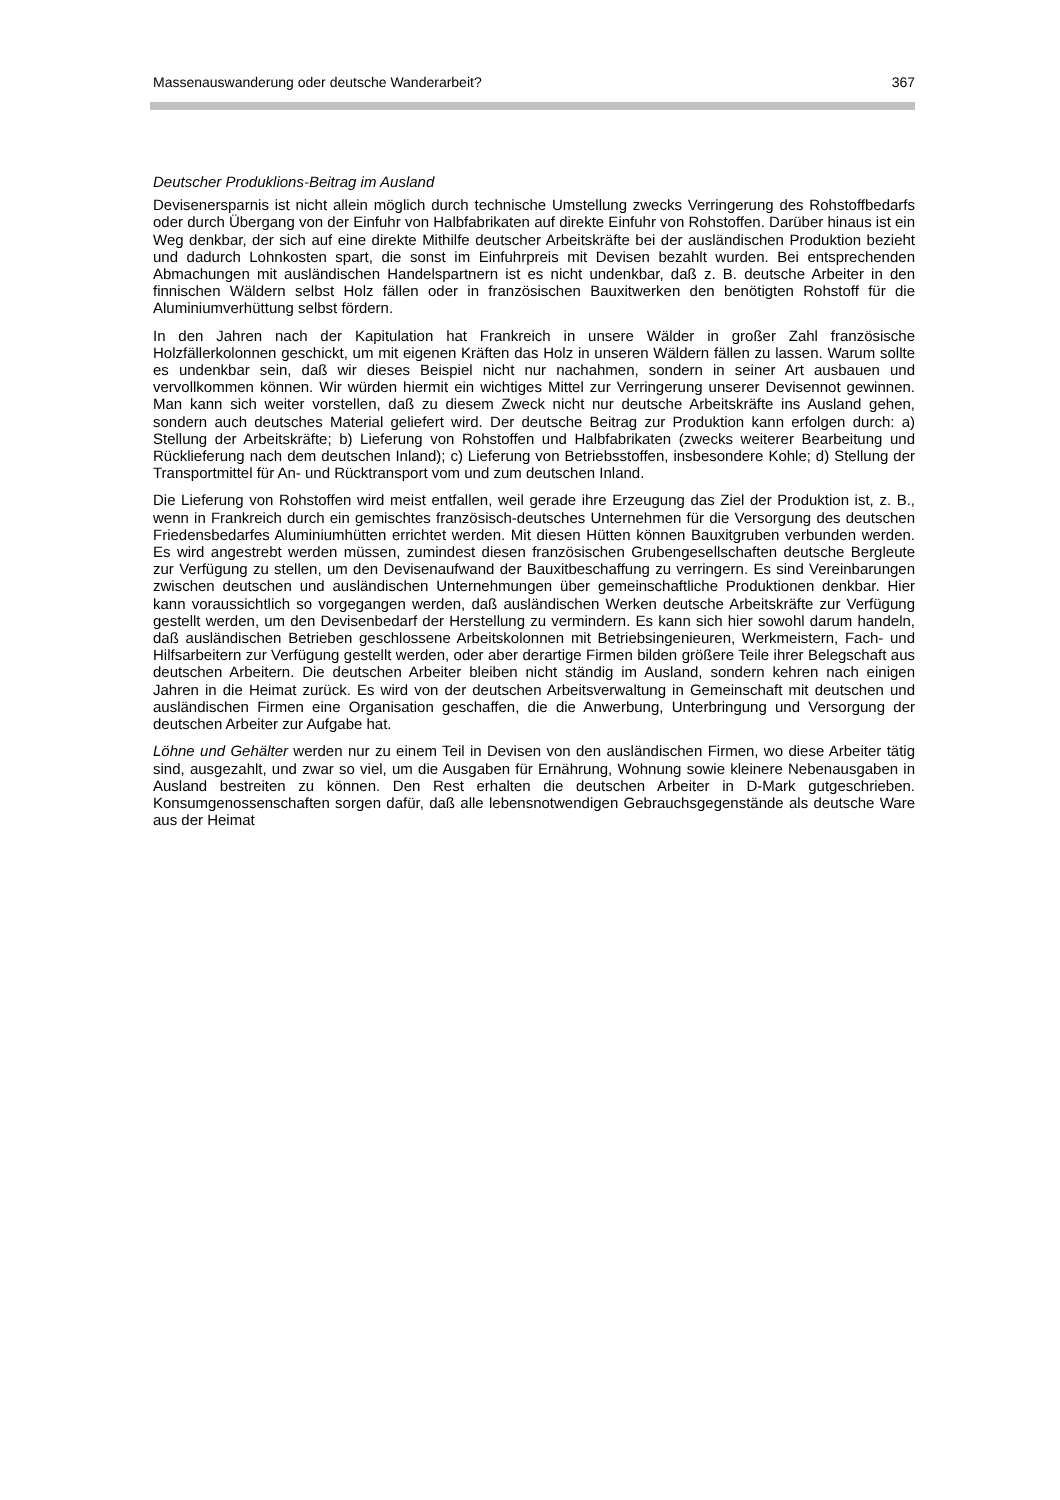Massenauswanderung oder deutsche Wanderarbeit? 367
Deutscher Produklions-Beitrag im Ausland
Devisenersparnis ist nicht allein möglich durch technische Umstellung zwecks Verringerung des Rohstoffbedarfs oder durch Übergang von der Einfuhr von Halbfabrikaten auf direkte Einfuhr von Rohstoffen. Darüber hinaus ist ein Weg denkbar, der sich auf eine direkte Mithilfe deutscher Arbeitskräfte bei der ausländischen Produktion bezieht und dadurch Lohnkosten spart, die sonst im Einfuhrpreis mit Devisen bezahlt wurden. Bei entsprechenden Abmachungen mit ausländischen Handelspartnern ist es nicht undenkbar, daß z. B. deutsche Arbeiter in den finnischen Wäldern selbst Holz fällen oder in französischen Bauxitwerken den benötigten Rohstoff für die Aluminiumverhüttung selbst fördern.
In den Jahren nach der Kapitulation hat Frankreich in unsere Wälder in großer Zahl französische Holzfällerkolonnen geschickt, um mit eigenen Kräften das Holz in unseren Wäldern fällen zu lassen. Warum sollte es undenkbar sein, daß wir dieses Beispiel nicht nur nachahmen, sondern in seiner Art ausbauen und vervollkommen können. Wir würden hiermit ein wichtiges Mittel zur Verringerung unserer Devisennot gewinnen. Man kann sich weiter vorstellen, daß zu diesem Zweck nicht nur deutsche Arbeitskräfte ins Ausland gehen, sondern auch deutsches Material geliefert wird. Der deutsche Beitrag zur Produktion kann erfolgen durch: a) Stellung der Arbeitskräfte; b) Lieferung von Rohstoffen und Halbfabrikaten (zwecks weiterer Bearbeitung und Rücklieferung nach dem deutschen Inland); c) Lieferung von Betriebsstoffen, insbesondere Kohle; d) Stellung der Transportmittel für An- und Rücktransport vom und zum deutschen Inland.
Die Lieferung von Rohstoffen wird meist entfallen, weil gerade ihre Erzeugung das Ziel der Produktion ist, z. B., wenn in Frankreich durch ein gemischtes französisch-deutsches Unternehmen für die Versorgung des deutschen Friedensbedarfes Aluminiumhütten errichtet werden. Mit diesen Hütten können Bauxitgruben verbunden werden. Es wird angestrebt werden müssen, zumindest diesen französischen Grubengesellschaften deutsche Bergleute zur Verfügung zu stellen, um den Devisenaufwand der Bauxitbeschaffung zu verringern. Es sind Vereinbarungen zwischen deutschen und ausländischen Unternehmungen über gemeinschaftliche Produktionen denkbar. Hier kann voraussichtlich so vorgegangen werden, daß ausländischen Werken deutsche Arbeitskräfte zur Verfügung gestellt werden, um den Devisenbedarf der Herstellung zu vermindern. Es kann sich hier sowohl darum handeln, daß ausländischen Betrieben geschlossene Arbeitskolonnen mit Betriebsingenieuren, Werkmeistern, Fach- und Hilfsarbeitern zur Verfügung gestellt werden, oder aber derartige Firmen bilden größere Teile ihrer Belegschaft aus deutschen Arbeitern. Die deutschen Arbeiter bleiben nicht ständig im Ausland, sondern kehren nach einigen Jahren in die Heimat zurück. Es wird von der deutschen Arbeitsverwaltung in Gemeinschaft mit deutschen und ausländischen Firmen eine Organisation geschaffen, die die Anwerbung, Unterbringung und Versorgung der deutschen Arbeiter zur Aufgabe hat.
Löhne und Gehälter werden nur zu einem Teil in Devisen von den ausländischen Firmen, wo diese Arbeiter tätig sind, ausgezahlt, und zwar so viel, um die Ausgaben für Ernährung, Wohnung sowie kleinere Nebenausgaben in Ausland bestreiten zu können. Den Rest erhalten die deutschen Arbeiter in D-Mark gutgeschrieben. Konsumgenossenschaften sorgen dafür, daß alle lebensnotwendigen Gebrauchsgegenstände als deutsche Ware aus der Heimat